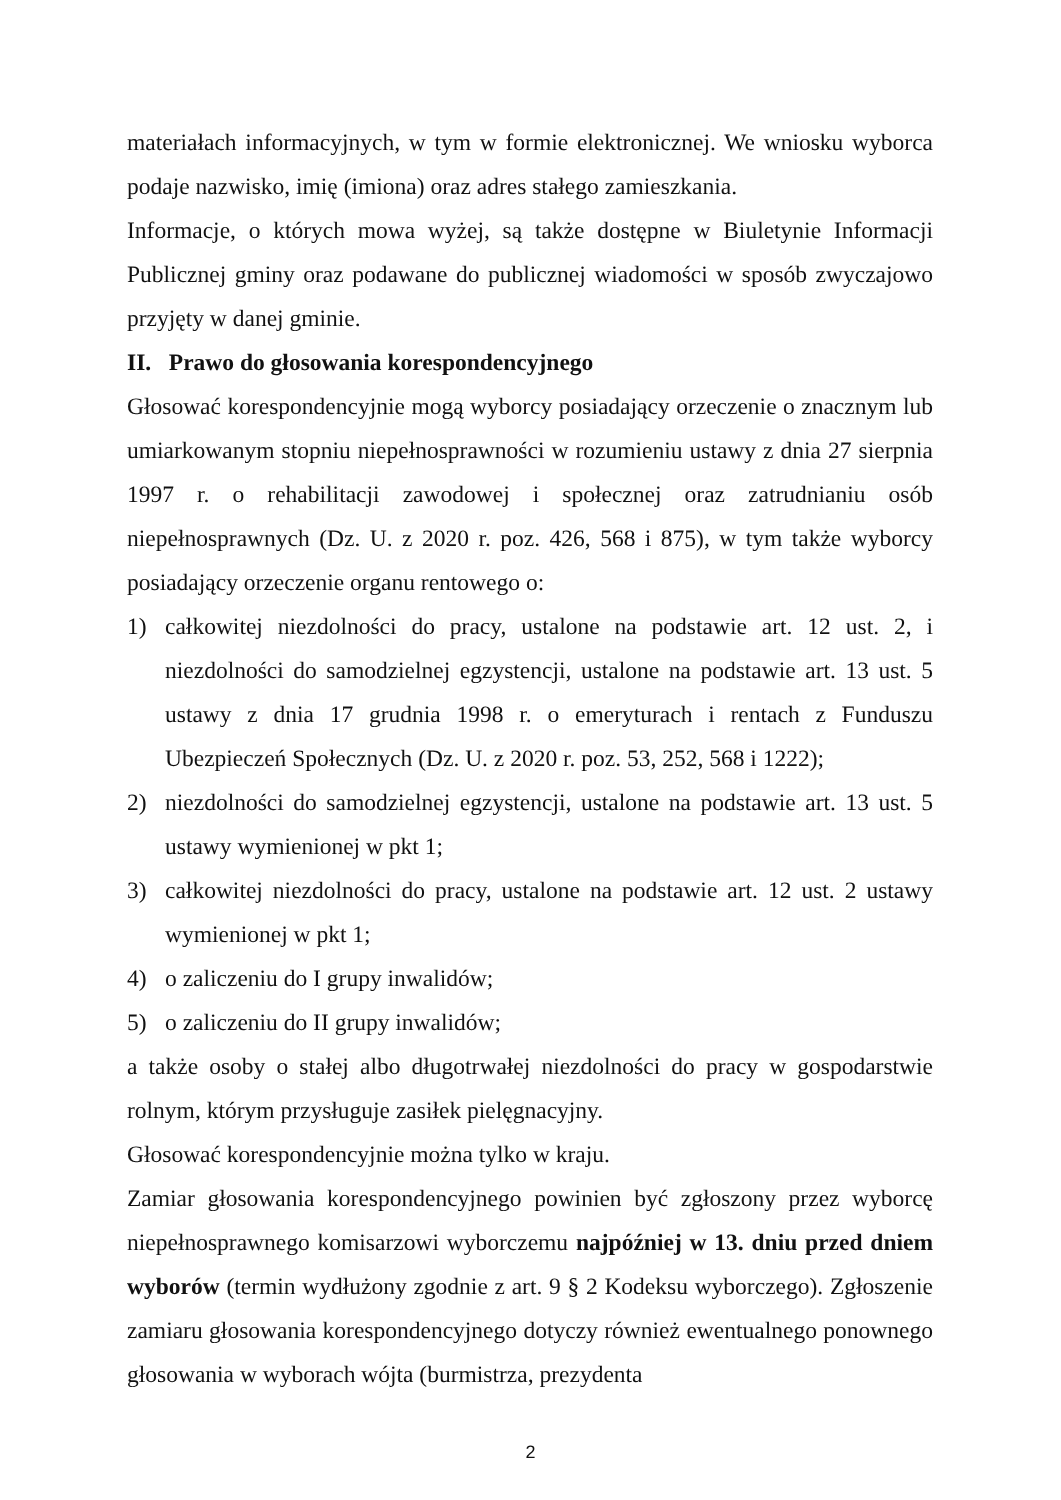materiałach informacyjnych, w tym w formie elektronicznej. We wniosku wyborca podaje nazwisko, imię (imiona) oraz adres stałego zamieszkania.
Informacje, o których mowa wyżej, są także dostępne w Biuletynie Informacji Publicznej gminy oraz podawane do publicznej wiadomości w sposób zwyczajowo przyjęty w danej gminie.
II. Prawo do głosowania korespondencyjnego
Głosować korespondencyjnie mogą wyborcy posiadający orzeczenie o znacznym lub umiarkowanym stopniu niepełnosprawności w rozumieniu ustawy z dnia 27 sierpnia 1997 r. o rehabilitacji zawodowej i społecznej oraz zatrudnianiu osób niepełnosprawnych (Dz. U. z 2020 r. poz. 426, 568 i 875), w tym także wyborcy posiadający orzeczenie organu rentowego o:
1) całkowitej niezdolności do pracy, ustalone na podstawie art. 12 ust. 2, i niezdolności do samodzielnej egzystencji, ustalone na podstawie art. 13 ust. 5 ustawy z dnia 17 grudnia 1998 r. o emeryturach i rentach z Funduszu Ubezpieczeń Społecznych (Dz. U. z 2020 r. poz. 53, 252, 568 i 1222);
2) niezdolności do samodzielnej egzystencji, ustalone na podstawie art. 13 ust. 5 ustawy wymienionej w pkt 1;
3) całkowitej niezdolności do pracy, ustalone na podstawie art. 12 ust. 2 ustawy wymienionej w pkt 1;
4) o zaliczeniu do I grupy inwalidów;
5) o zaliczeniu do II grupy inwalidów;
a także osoby o stałej albo długotrwałej niezdolności do pracy w gospodarstwie rolnym, którym przysługuje zasiłek pielęgnacyjny.
Głosować korespondencyjnie można tylko w kraju.
Zamiar głosowania korespondencyjnego powinien być zgłoszony przez wyborcę niepełnosprawnego komisarzowi wyborczemu najpóźniej w 13. dniu przed dniem wyborów (termin wydłużony zgodnie z art. 9 § 2 Kodeksu wyborczego). Zgłoszenie zamiaru głosowania korespondencyjnego dotyczy również ewentualnego ponownego głosowania w wyborach wójta (burmistrza, prezydenta
2